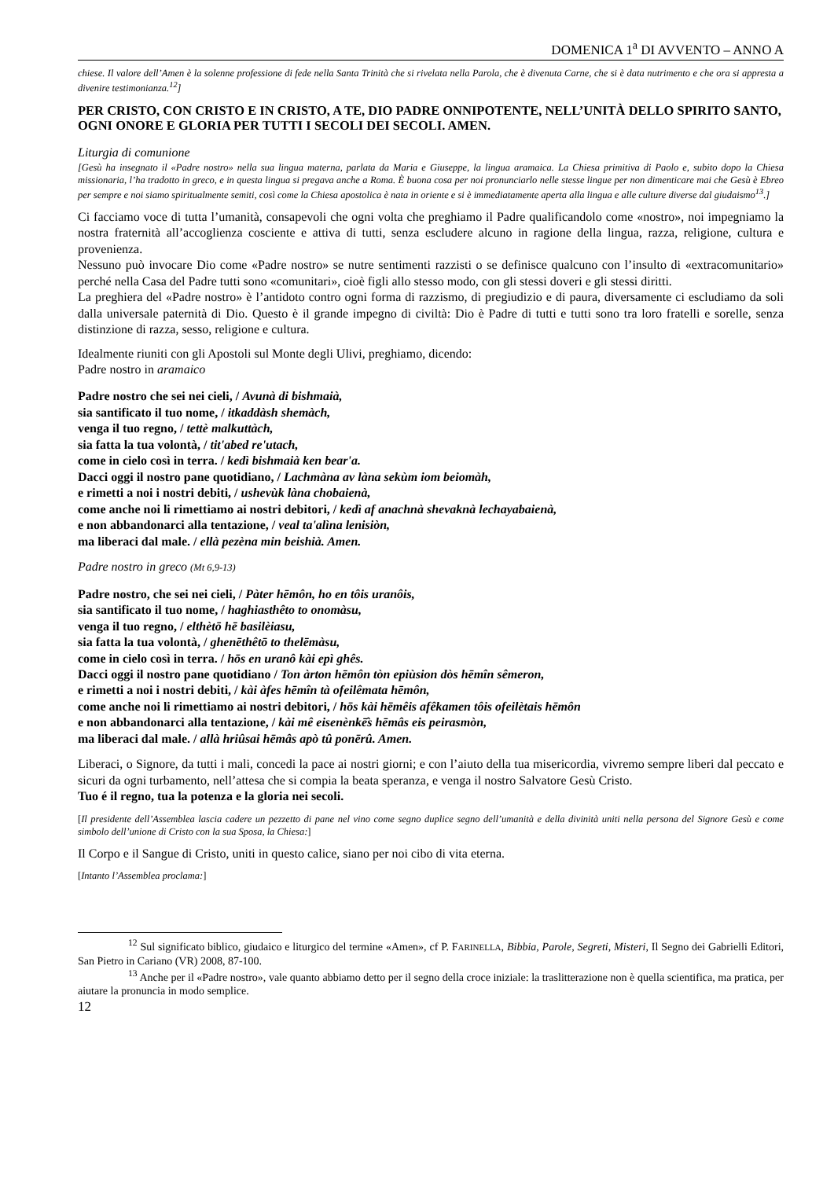DOMENICA 1<sup>a</sup> DI AVVENTO – ANNO A
chiese. Il valore dell’Amen è la solenne professione di fede nella Santa Trinità che si rivelata nella Parola, che è divenuta Carne, che si è data nutrimento e che ora si appresta a divenire testimonianza.<sup>12</sup>]
PER CRISTO, CON CRISTO E IN CRISTO, A TE, DIO PADRE ONNIPOTENTE, NELL’UNITÀ DELLO SPIRITO SANTO, OGNI ONORE E GLORIA PER TUTTI I SECOLI DEI SECOLI. AMEN.
Liturgia di comunione
[Gesù ha insegnato il «Padre nostro» nella sua lingua materna, parlata da Maria e Giuseppe, la lingua aramaica. La Chiesa primitiva di Paolo e, subito dopo la Chiesa missionaria, l’ha tradotto in greco, e in questa lingua si pregava anche a Roma. È buona cosa per noi pronunciarlo nelle stesse lingue per non dimenticare mai che Gesù è Ebreo per sempre e noi siamo spiritualmente semiti, così come la Chiesa apostolica è nata in oriente e si è immediatamente aperta alla lingua e alle culture diverse dal giudaismo<sup>13</sup>.]
Ci facciamo voce di tutta l’umanità, consapevoli che ogni volta che preghiamo il Padre qualificandolo come «nostro», noi impegniamo la nostra fraternità all’accoglienza cosciente e attiva di tutti, senza escludere alcuno in ragione della lingua, razza, religione, cultura e provenienza.
Nessuno può invocare Dio come «Padre nostro» se nutre sentimenti razzisti o se definisce qualcuno con l’insulto di «extracomunitario» perché nella Casa del Padre tutti sono «comunitari», cioè figli allo stesso modo, con gli stessi doveri e gli stessi diritti.
La preghiera del «Padre nostro» è l’antidoto contro ogni forma di razzismo, di pregiudizio e di paura, diversamente ci escludiamo da soli dalla universale paternità di Dio. Questo è il grande impegno di civiltà: Dio è Padre di tutti e tutti sono tra loro fratelli e sorelle, senza distinzione di razza, sesso, religione e cultura.
Idealmente riuniti con gli Apostoli sul Monte degli Ulivi, preghiamo, dicendo:
Padre nostro in aramaico
Padre nostro che sei nei cieli, / Avunà di bishmaià,
sia santificato il tuo nome, / itkaddàsh shemàch,
venga il tuo regno, / tettè malkuttàch,
sia fatta la tua volontà, / tit'abed re'utach,
come in cielo così in terra. / kedì bishmaià ken bear'a.
Dacci oggi il nostro pane quotidiano, / Lachmàna av làna sekùm iom beiomàh,
e rimetti a noi i nostri debiti, / ushevùk làna chobaienà,
come anche noi li rimettiamo ai nostri debitori, / kedì af anachnà shevaknà lechayabaienà,
e non abbandonarci alla tentazione, / veal ta'alìna lenisiòn,
ma liberaci dal male. / ellà pezèna min beishià. Amen.
Padre nostro in greco (Mt 6,9-13)
Padre nostro, che sei nei cieli, / Pàter hēmôn, ho en tôis uranôis,
sia santificato il tuo nome, / haghiasthêto to onomàsu,
venga il tuo regno, / elthètō hē basilèiasu,
sia fatta la tua volontà, / ghenēthêtō to thelēmàsu,
come in cielo così in terra. / hōs en uranô kài epì ghês.
Dacci oggi il nostro pane quotidiano / Ton àrton hēmôn tòn epiùsion dòs hēmîn sêmeron,
e rimetti a noi i nostri debiti, / kài àfes hēmîn tà ofeilêmata hēmôn,
come anche noi li rimettiamo ai nostri debitori, / hōs kài hēmêis afêkamen tôis ofeilètais hēmôn
e non abbandonarci alla tentazione, / kài mê eisenènkē̂s hēmâs eis peirasmòn,
ma liberaci dal male. / allà hriûsai hēmâs apò tû ponērû. Amen.
Liberaci, o Signore, da tutti i mali, concedi la pace ai nostri giorni; e con l’aiuto della tua misericordia, vivremo sempre liberi dal peccato e sicuri da ogni turbamento, nell’attesa che si compia la beata speranza, e venga il nostro Salvatore Gesù Cristo.
Tuo é il regno, tua la potenza e la gloria nei secoli.
[Il presidente dell’Assemblea lascia cadere un pezzetto di pane nel vino come segno duplice segno dell’umanità e della divinità uniti nella persona del Signore Gesù e come simbolo dell’unione di Cristo con la sua Sposa, la Chiesa:]
Il Corpo e il Sangue di Cristo, uniti in questo calice, siano per noi cibo di vita eterna.
[Intanto l’Assemblea proclama:]
<sup>12</sup> Sul significato biblico, giudaico e liturgico del termine «Amen», cf P. FARINELLA, Bibbia, Parole, Segreti, Misteri, Il Segno dei Gabrielli Editori, San Pietro in Cariano (VR) 2008, 87-100.
<sup>13</sup> Anche per il «Padre nostro», vale quanto abbiamo detto per il segno della croce iniziale: la traslitterazione non è quella scientifica, ma pratica, per aiutare la pronuncia in modo semplice.
12